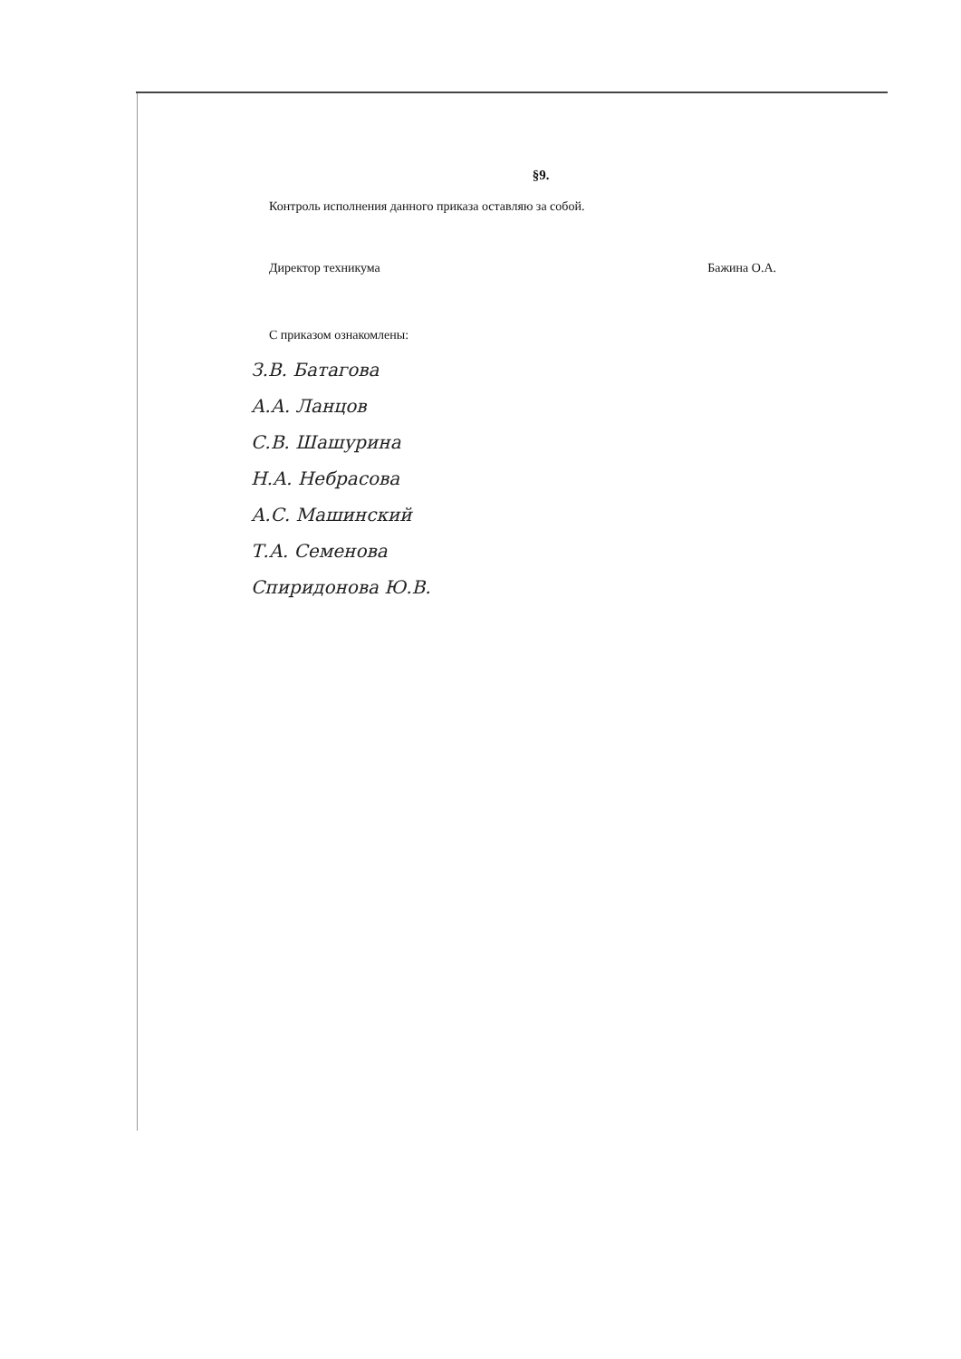§9.
Контроль исполнения данного приказа оставляю за собой.
Директор техникума Бажина О.А.
С приказом ознакомлены:
З.В. Батагова
А.А. Ланцов
С.В. Шашурина
Н.А. Небрасова
А.С. Машинский
Т.А. Семенова
Спиридонова Ю.В.